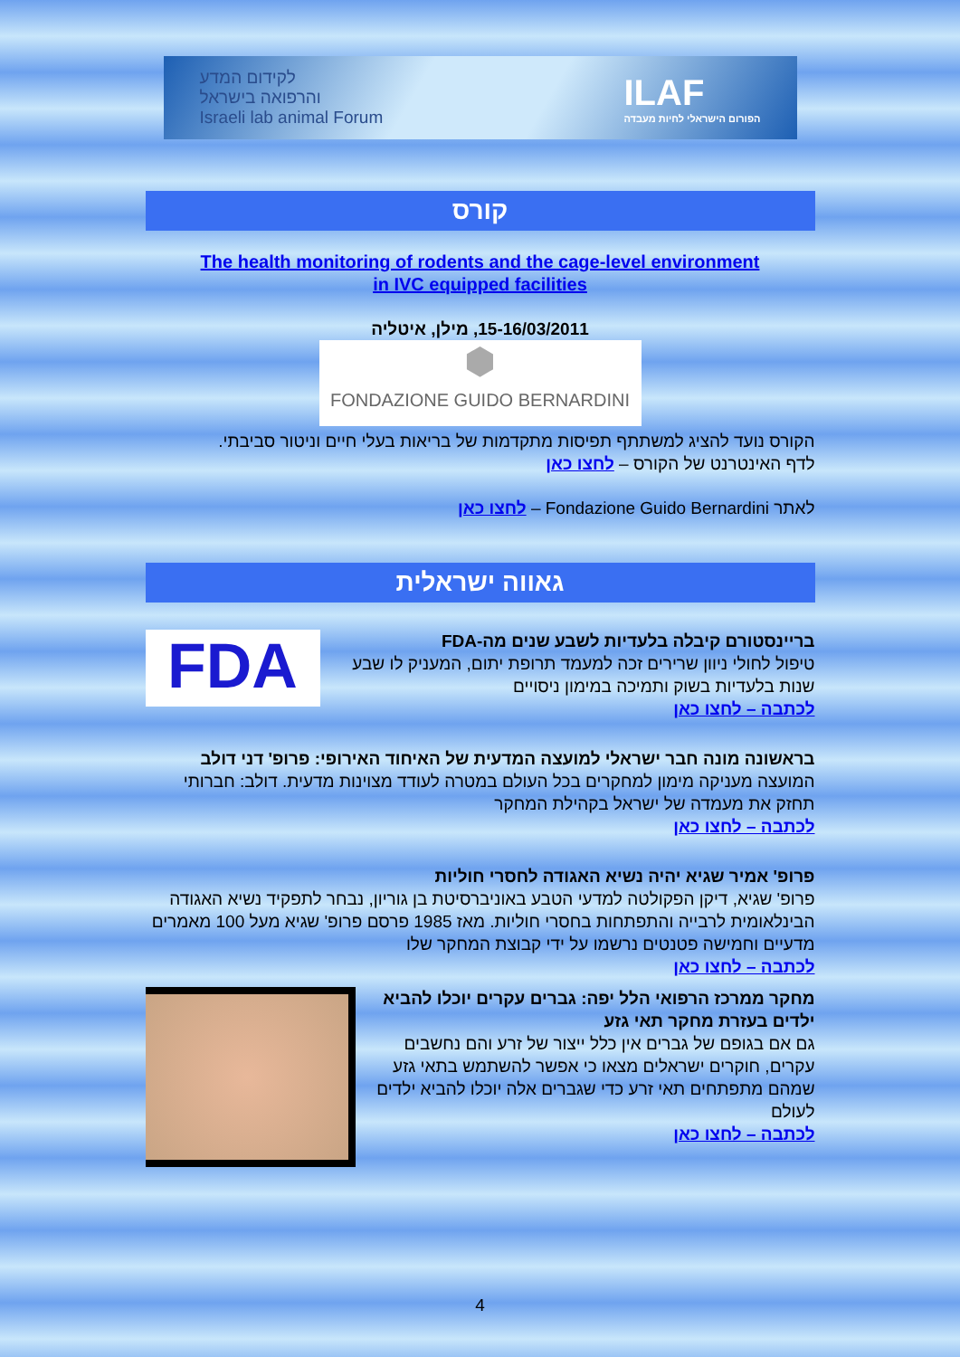לקידום המדע
והרפואה בישראל
Israeli lab animal Forum
ILAF
הפורום הישראלי לחיות מעבדה
קורס
The health monitoring of rodents and the cage-level environment
in IVC equipped facilities
15-16/03/2011, מילן, איטליה
⬢
FONDAZIONE GUIDO BERNARDINI
הקורס נועד להציג למשתתף תפיסות מתקדמות של בריאות בעלי חיים וניטור סביבתי.
לדף האינטרנט של הקורס – לחצו כאן
לאתר Fondazione Guido Bernardini – לחצו כאן
גאווה ישראלית
FDA
בריינסטורם קיבלה בלעדיות לשבע שנים מה-FDA
טיפול לחולי ניוון שרירים זכה למעמד תרופת יתום, המעניק לו שבע שנות בלעדיות בשוק ותמיכה במימון ניסויים
לכתבה – לחצו כאן
בראשונה מונה חבר ישראלי למועצה המדעית של האיחוד האירופי: פרופ' דני דולב
המועצה מעניקה מימון למחקרים בכל העולם במטרה לעודד מצוינות מדעית. דולב: חברותי תחזק את מעמדה של ישראל בקהילת המחקר
לכתבה – לחצו כאן
פרופ' אמיר שגיא יהיה נשיא האגודה לחסרי חוליות
פרופ' שגיא, דיקן הפקולטה למדעי הטבע באוניברסיטת בן גוריון, נבחר לתפקיד נשיא האגודה הבינלאומית לרבייה והתפתחות בחסרי חוליות. מאז 1985 פרסם פרופ' שגיא מעל 100 מאמרים מדעיים וחמישה פטנטים נרשמו על ידי קבוצת המחקר שלו
לכתבה – לחצו כאן
מחקר ממרכז הרפואי הלל יפה: גברים עקרים יוכלו להביא ילדים בעזרת מחקר תאי גזע
גם אם בגופם של גברים אין כלל ייצור של זרע והם נחשבים עקרים, חוקרים ישראלים מצאו כי אפשר להשתמש בתאי גזע שמהם מתפתחים תאי זרע כדי שגברים אלה יוכלו להביא ילדים לעולם
לכתבה – לחצו כאן
4